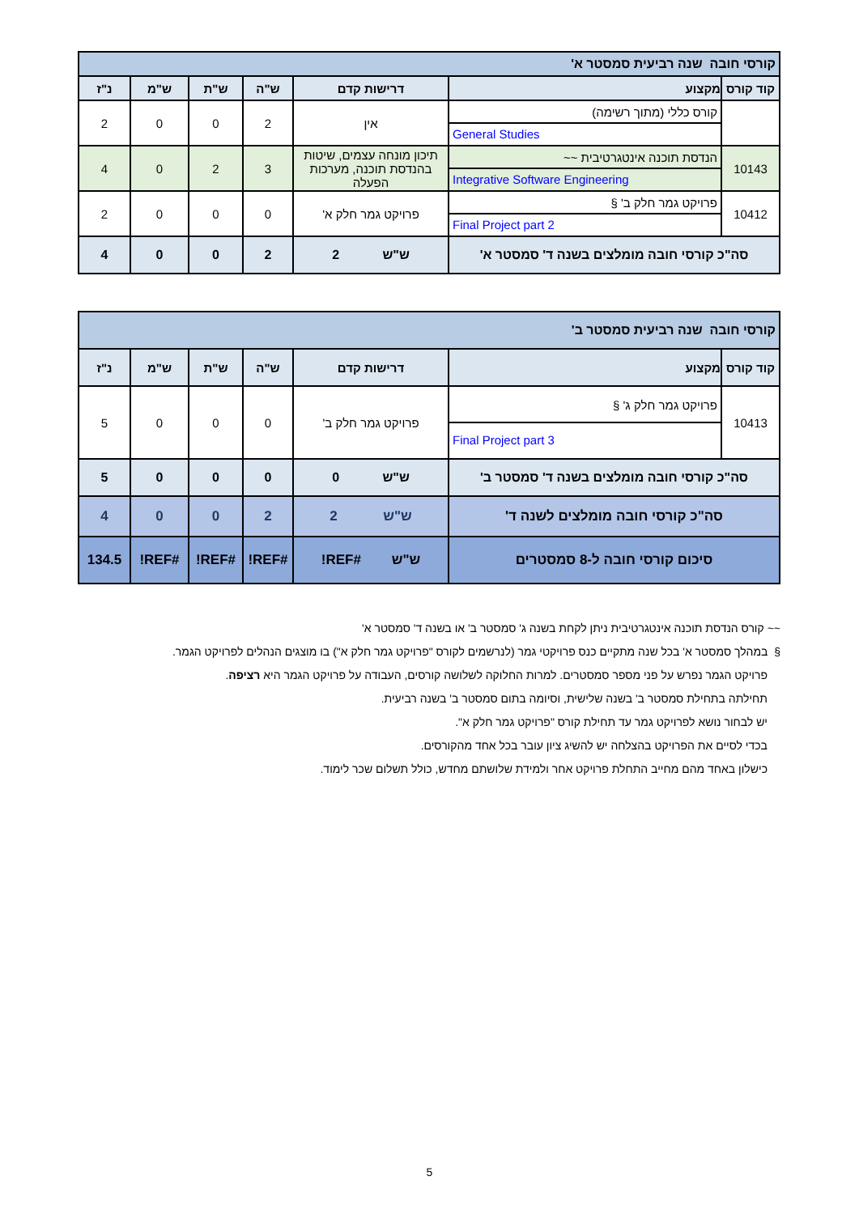| קורסי חובה שנה רביעית סמסטר א' | | | | | | |
| קוד קורס | מקצוע | דרישות קדם | ש"ה | ש"ת | ש"מ | נ"ז |
| | קורס כללי (מתוך רשימה) General Studies | אין | 2 | 0 | 0 | 2 |
| 10143 | הנדסת תוכנה אינטגרטיבית ~~ Integrative Software Engineering | תיכון מונחה עצמים, שיטות בהנדסת תוכנה, מערכות הפעלה | 3 | 2 | 0 | 4 |
| 10412 | פרויקט גמר חלק ב' § Final Project part 2 | פרויקט גמר חלק א' | 0 | 0 | 0 | 2 |
| סה"כ קורסי חובה מומלצים בשנה ד' סמסטר א' | | ש"ש 2 | 2 | 0 | 0 | 4 |
| קורסי חובה שנה רביעית סמסטר ב' | | | | | | |
| קוד קורס | מקצוע | דרישות קדם | ש"ה | ש"ת | ש"מ | נ"ז |
| 10413 | פרויקט גמר חלק ג' § Final Project part 3 | פרויקט גמר חלק ב' | 0 | 0 | 0 | 5 |
| סה"כ קורסי חובה מומלצים בשנה ד' סמסטר ב' | | ש"ש 0 | 0 | 0 | 0 | 5 |
| סה"כ קורסי חובה מומלצים לשנה ד' | | ש"ש 2 | 2 | 0 | 0 | 4 |
| סיכום קורסי חובה ל-8 סמסטרים | | ש"ש #REF! | #REF! | #REF! | #REF! | 134.5 |
~~ קורס הנדסת תוכנה אינטגרטיבית ניתן לקחת בשנה ג' סמסטר ב' או בשנה ד' סמסטר א'
§ במהלך סמסטר א' בכל שנה מתקיים כנס פרויקטי גמר (לנרשמים לקורס "פרויקט גמר חלק א") בו מוצגים הנהלים לפרויקט הגמר.
פרויקט הגמר נפרש על פני מספר סמסטרים. למרות החלוקה לשלושה קורסים, העבודה על פרויקט הגמר היא רציפה.
תחילתה בתחילת סמסטר ב' בשנה שלישית, וסיומה בתום סמסטר ב' בשנה רביעית.
יש לבחור נושא לפרויקט גמר עד תחילת קורס "פרויקט גמר חלק א".
בכדי לסיים את הפרויקט בהצלחה יש להשיג ציון עובר בכל אחד מהקורסים.
כישלון באחד מהם מחייב התחלת פרויקט אחר ולמידת שלושתם מחדש, כולל תשלום שכר לימוד.
5